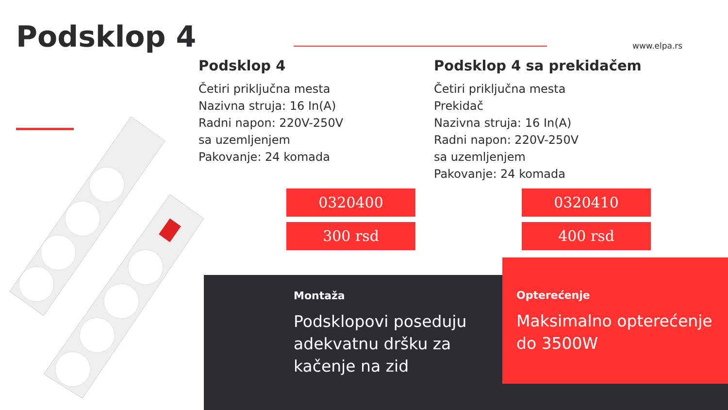Podsklop 4 www.elpa.rs
Podsklop 4
Četiri priključna mesta
Nazivna struja: 16 In(A)
Radni napon: 220V-250V
sa uzemljenjem
Pakovanje: 24 komada
Podsklop 4 sa prekidačem
Četiri priključna mesta
Prekidač
Nazivna struja: 16 In(A)
Radni napon: 220V-250V
sa uzemljenjem
Pakovanje: 24 komada
0320400
300 rsd
0320410
400 rsd
Montaža
Podsklopovi poseduju adekvatnu dršku za kačenje na zid
Opterećenje
Maksimalno opterećenje do 3500W